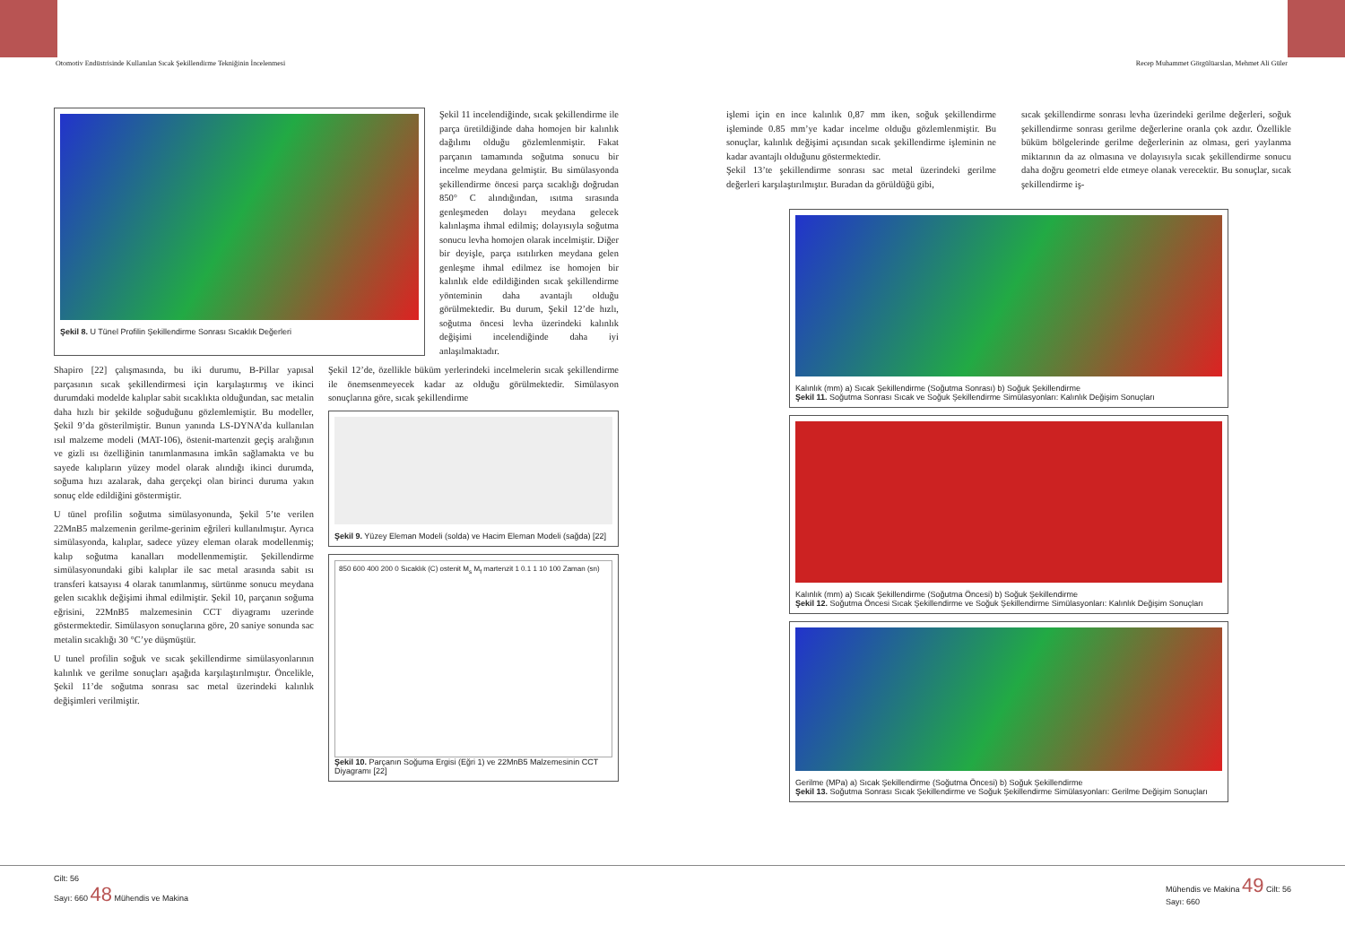Otomotiv Endüstrisinde Kullanılan Sıcak Şekillendirme Tekniğinin İncelenmesi
Recep Muhammet Görgülüarslan, Mehmet Ali Güler
Şekil 8. U Tünel Profilin Şekillendirme Sonrası Sıcaklık Değerleri
Şekil 11 incelendiğinde, sıcak şekillendirme ile parça üretildiğinde daha homojen bir kalınlık dağılımı olduğu gözlemlenmiştir. Fakat parçanın tamamında soğutma sonucu bir incelme meydana gelmiştir. Bu simülasyonda şekillendirme öncesi parça sıcaklığı doğrudan 850° C alındığından, ısıtma sırasında genleşmeden dolayı meydana gelecek kalınlaşma ihmal edilmiş; dolayısıyla soğutma sonucu levha homojen olarak incelmiştir. Diğer bir deyişle, parça ısıtılırken meydana gelen genleşme ihmal edilmez ise homojen bir kalınlık elde edildiğinden sıcak şekillendirme yönteminin daha avantajlı olduğu görülmektedir. Bu durum, Şekil 12’de hızlı, soğutma öncesi levha üzerindeki kalınlık değişimi incelendiğinde daha iyi anlaşılmaktadır.
Shapiro [22] çalışmasında, bu iki durumu, B-Pillar yapısal parçasının sıcak şekillendirmesi için karşılaştırmış ve ikinci durumdaki modelde kalıplar sabit sıcaklıkta olduğundan, sac metalin daha hızlı bir şekilde soğuduğunu gözlemlemiştir. Bu modeller, Şekil 9’da gösterilmiştir. Bunun yanında LS-DYNA’da kullanılan ısıl malzeme modeli (MAT-106), östenit-martenzit geçiş aralığının ve gizli ısı özelliğinin tanımlanmasına imkân sağlamakta ve bu sayede kalıpların yüzey model olarak alındığı ikinci durumda, soğuma hızı azalarak, daha gerçekçi olan birinci duruma yakın sonuç elde edildiğini göstermiştir.
U tünel profilin soğutma simülasyonunda, Şekil 5’te verilen 22MnB5 malzemenin gerilme-gerinim eğrileri kullanılmıştır. Ayrıca simülasyonda, kalıplar, sadece yüzey eleman olarak modellenmiş; kalıp soğutma kanalları modellenmemiştir. Şekillendirme simülasyonundaki gibi kalıplar ile sac metal arasında sabit ısı transferi katsayısı 4 olarak tanımlanmış, sürtünme sonucu meydana gelen sıcaklık değişimi ihmal edilmiştir. Şekil 10, parçanın soğuma eğrisini, 22MnB5 malzemesinin CCT diyagramı uzerinde göstermektedir. Simülasyon sonuçlarına göre, 20 saniye sonunda sac metalin sıcaklığı 30 °C’ye düşmüştür.
U tunel profilin soğuk ve sıcak şekillendirme simülasyonlarının kalınlık ve gerilme sonuçları aşağıda karşılaştırılmıştır. Öncelikle, Şekil 11’de soğutma sonrası sac metal üzerindeki kalınlık değişimleri verilmiştir.
Şekil 12’de, özellikle büküm yerlerindeki incelmelerin sıcak şekillendirme ile önemsenmeyecek kadar az olduğu görülmektedir. Simülasyon sonuçlarına göre, sıcak şekillendirme
Şekil 9. Yüzey Eleman Modeli (solda) ve Hacim Eleman Modeli (sağda) [22]
850 600 400 200 0 Sıcaklık (C) ostenit M<sub>s</sub> M<sub>f</sub> martenzit 1 0.1 1 10 100 Zaman (sn)
Şekil 10. Parçanın Soğuma Ergisi (Eğri 1) ve 22MnB5 Malzemesinin CCT Diyagramı [22]
işlemi için en ince kalınlık 0,87 mm iken, soğuk şekillendirme işleminde 0.85 mm’ye kadar incelme olduğu gözlemlenmiştir. Bu sonuçlar, kalınlık değişimi açısından sıcak şekillendirme işleminin ne kadar avantajlı olduğunu göstermektedir.
Şekil 13’te şekillendirme sonrası sac metal üzerindeki gerilme değerleri karşılaştırılmıştır. Buradan da görüldüğü gibi,
sıcak şekillendirme sonrası levha üzerindeki gerilme değerleri, soğuk şekillendirme sonrası gerilme değerlerine oranla çok azdır. Özellikle büküm bölgelerinde gerilme değerlerinin az olması, geri yaylanma miktarının da az olmasına ve dolayısıyla sıcak şekillendirme sonucu daha doğru geometri elde etmeye olanak verecektir. Bu sonuçlar, sıcak şekillendirme iş-
Kalınlık (mm) a) Sıcak Şekillendirme (Soğutma Sonrası) b) Soğuk Şekillendirme
Şekil 11. Soğutma Sonrası Sıcak ve Soğuk Şekillendirme Simülasyonları: Kalınlık Değişim Sonuçları
Kalınlık (mm) a) Sıcak Şekillendirme (Soğutma Öncesi) b) Soğuk Şekillendirme
Şekil 12. Soğutma Öncesi Sıcak Şekillendirme ve Soğuk Şekillendirme Simülasyonları: Kalınlık Değişim Sonuçları
Gerilme (MPa) a) Sıcak Şekillendirme (Soğutma Öncesi) b) Soğuk Şekillendirme
Şekil 13. Soğutma Sonrası Sıcak Şekillendirme ve Soğuk Şekillendirme Simülasyonları: Gerilme Değişim Sonuçları
Cilt: 56
Sayı: 660 48 Mühendis ve Makina
Mühendis ve Makina 49 Cilt: 56
Sayı: 660